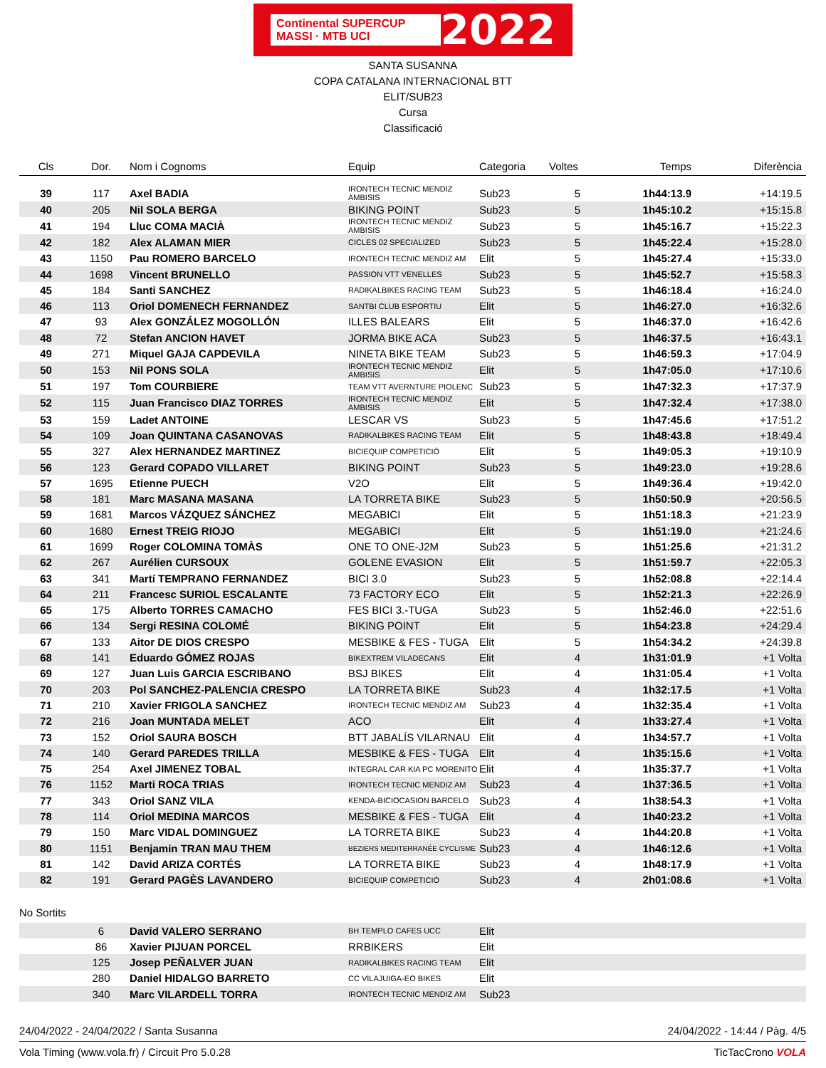Continental SUPERCUP MASSI · MTB UCI 2022
SANTA SUSANNA
COPA CATALANA INTERNACIONAL BTT
ELIT/SUB23
Cursa
Classificació
| Cls | Dor. | Nom i Cognoms | Equip | Categoria | Voltes | Temps | Diferència |
| --- | --- | --- | --- | --- | --- | --- | --- |
| 39 | 117 | Axel BADIA | IRONTECH TECNIC MENDIZ AMBISIS | Sub23 | 5 | 1h44:13.9 | +14:19.5 |
| 40 | 205 | Nil SOLA BERGA | BIKING POINT | Sub23 | 5 | 1h45:10.2 | +15:15.8 |
| 41 | 194 | Lluc COMA MACIÀ | IRONTECH TECNIC MENDIZ AMBISIS | Sub23 | 5 | 1h45:16.7 | +15:22.3 |
| 42 | 182 | Alex ALAMAN MIER | CICLES 02 SPECIALIZED | Sub23 | 5 | 1h45:22.4 | +15:28.0 |
| 43 | 1150 | Pau ROMERO BARCELO | IRONTECH TECNIC MENDIZ AM | Elit | 5 | 1h45:27.4 | +15:33.0 |
| 44 | 1698 | Vincent BRUNELLO | PASSION VTT VENELLES | Sub23 | 5 | 1h45:52.7 | +15:58.3 |
| 45 | 184 | Santi SANCHEZ | RADIKALBIKES RACING TEAM | Sub23 | 5 | 1h46:18.4 | +16:24.0 |
| 46 | 113 | Oriol DOMENECH FERNANDEZ | SANTBI CLUB ESPORTIU | Elit | 5 | 1h46:27.0 | +16:32.6 |
| 47 | 93 | Alex GONZÁLEZ MOGOLLÓN | ILLES BALEARS | Elit | 5 | 1h46:37.0 | +16:42.6 |
| 48 | 72 | Stefan ANCION HAVET | JORMA BIKE ACA | Sub23 | 5 | 1h46:37.5 | +16:43.1 |
| 49 | 271 | Miquel GAJA CAPDEVILA | NINETA BIKE TEAM | Sub23 | 5 | 1h46:59.3 | +17:04.9 |
| 50 | 153 | Nil PONS SOLA | IRONTECH TECNIC MENDIZ AMBISIS | Elit | 5 | 1h47:05.0 | +17:10.6 |
| 51 | 197 | Tom COURBIERE | TEAM VTT AVERNTURE PIOLENC | Sub23 | 5 | 1h47:32.3 | +17:37.9 |
| 52 | 115 | Juan Francisco DIAZ TORRES | IRONTECH TECNIC MENDIZ AMBISIS | Elit | 5 | 1h47:32.4 | +17:38.0 |
| 53 | 159 | Ladet ANTOINE | LESCAR VS | Sub23 | 5 | 1h47:45.6 | +17:51.2 |
| 54 | 109 | Joan QUINTANA CASANOVAS | RADIKALBIKES RACING TEAM | Elit | 5 | 1h48:43.8 | +18:49.4 |
| 55 | 327 | Alex HERNANDEZ MARTINEZ | BICIEQUIP COMPETICIÓ | Elit | 5 | 1h49:05.3 | +19:10.9 |
| 56 | 123 | Gerard COPADO VILLARET | BIKING POINT | Sub23 | 5 | 1h49:23.0 | +19:28.6 |
| 57 | 1695 | Etienne PUECH | V2O | Elit | 5 | 1h49:36.4 | +19:42.0 |
| 58 | 181 | Marc MASANA MASANA | LA TORRETA BIKE | Sub23 | 5 | 1h50:50.9 | +20:56.5 |
| 59 | 1681 | Marcos VÁZQUEZ SÁNCHEZ | MEGABICI | Elit | 5 | 1h51:18.3 | +21:23.9 |
| 60 | 1680 | Ernest TREIG RIOJO | MEGABICI | Elit | 5 | 1h51:19.0 | +21:24.6 |
| 61 | 1699 | Roger COLOMINA TOMÀS | ONE TO ONE-J2M | Sub23 | 5 | 1h51:25.6 | +21:31.2 |
| 62 | 267 | Aurélien CURSOUX | GOLENE EVASION | Elit | 5 | 1h51:59.7 | +22:05.3 |
| 63 | 341 | Martí TEMPRANO FERNANDEZ | BICI 3.0 | Sub23 | 5 | 1h52:08.8 | +22:14.4 |
| 64 | 211 | Francesc SURIOL ESCALANTE | 73 FACTORY ECO | Elit | 5 | 1h52:21.3 | +22:26.9 |
| 65 | 175 | Alberto TORRES CAMACHO | FES BICI 3.-TUGA | Sub23 | 5 | 1h52:46.0 | +22:51.6 |
| 66 | 134 | Sergi RESINA COLOMÉ | BIKING POINT | Elit | 5 | 1h54:23.8 | +24:29.4 |
| 67 | 133 | Aitor DE DIOS CRESPO | MESBIKE & FES - TUGA | Elit | 5 | 1h54:34.2 | +24:39.8 |
| 68 | 141 | Eduardo GÓMEZ ROJAS | BIKEXTREM VILADECANS | Elit | 4 | 1h31:01.9 | +1 Volta |
| 69 | 127 | Juan Luis GARCIA ESCRIBANO | BSJ BIKES | Elit | 4 | 1h31:05.4 | +1 Volta |
| 70 | 203 | Pol SANCHEZ-PALENCIA CRESPO | LA TORRETA BIKE | Sub23 | 4 | 1h32:17.5 | +1 Volta |
| 71 | 210 | Xavier FRIGOLA SANCHEZ | IRONTECH TECNIC MENDIZ AM | Sub23 | 4 | 1h32:35.4 | +1 Volta |
| 72 | 216 | Joan MUNTADA MELET | ACO | Elit | 4 | 1h33:27.4 | +1 Volta |
| 73 | 152 | Oriol SAURA BOSCH | BTT JABALÍS VILARNAU | Elit | 4 | 1h34:57.7 | +1 Volta |
| 74 | 140 | Gerard PAREDES TRILLA | MESBIKE & FES - TUGA | Elit | 4 | 1h35:15.6 | +1 Volta |
| 75 | 254 | Axel JIMENEZ TOBAL | INTEGRAL CAR KIA PC MORENITO | Elit | 4 | 1h35:37.7 | +1 Volta |
| 76 | 1152 | Marti ROCA TRIAS | IRONTECH TECNIC MENDIZ AM | Sub23 | 4 | 1h37:36.5 | +1 Volta |
| 77 | 343 | Oriol SANZ VILA | KENDA-BICIOCASION BARCELO | Sub23 | 4 | 1h38:54.3 | +1 Volta |
| 78 | 114 | Oriol MEDINA MARCOS | MESBIKE & FES - TUGA | Elit | 4 | 1h40:23.2 | +1 Volta |
| 79 | 150 | Marc VIDAL DOMINGUEZ | LA TORRETA BIKE | Sub23 | 4 | 1h44:20.8 | +1 Volta |
| 80 | 1151 | Benjamin TRAN MAU THEM | BEZIERS MEDITERRANÉE CYCLISME | Sub23 | 4 | 1h46:12.6 | +1 Volta |
| 81 | 142 | David ARIZA CORTÉS | LA TORRETA BIKE | Sub23 | 4 | 1h48:17.9 | +1 Volta |
| 82 | 191 | Gerard PAGÈS LAVANDERO | BICIEQUIP COMPETICIÓ | Sub23 | 4 | 2h01:08.6 | +1 Volta |
No Sortits
| | 6 | David VALERO SERRANO | BH TEMPLO CAFES UCC | Elit |
| | 86 | Xavier PIJUAN PORCEL | RRBIKERS | Elit |
| | 125 | Josep PEÑALVER JUAN | RADIKALBIKES RACING TEAM | Elit |
| | 280 | Daniel HIDALGO BARRETO | CC VILAJUIGA-EO BIKES | Elit |
| | 340 | Marc VILARDELL TORRA | IRONTECH TECNIC MENDIZ AM | Sub23 |
24/04/2022 - 24/04/2022 / Santa Susanna 24/04/2022 - 14:44 / Pàg. 4/5
Vola Timing (www.vola.fr) / Circuit Pro 5.0.28 TicTacCrono VOLA